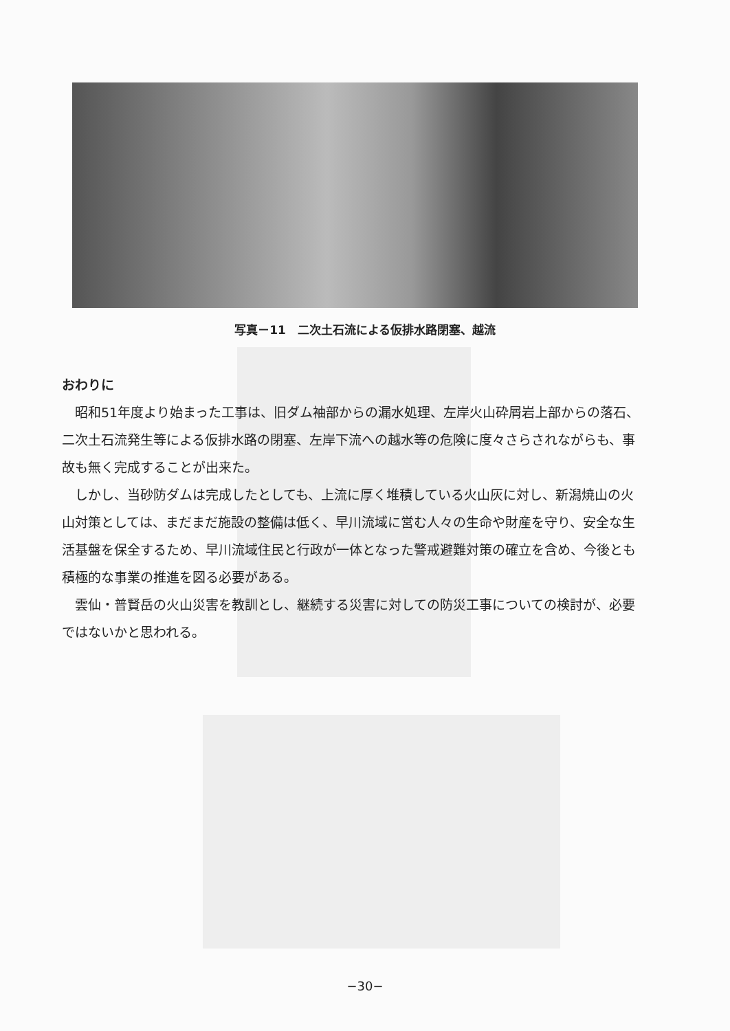写真－11　二次土石流による仮排水路閉塞、越流
おわりに
昭和51年度より始まった工事は、旧ダム袖部からの漏水処理、左岸火山砕屑岩上部からの落石、二次土石流発生等による仮排水路の閉塞、左岸下流への越水等の危険に度々さらされながらも、事故も無く完成することが出来た。
しかし、当砂防ダムは完成したとしても、上流に厚く堆積している火山灰に対し、新潟焼山の火山対策としては、まだまだ施設の整備は低く、早川流域に営む人々の生命や財産を守り、安全な生活基盤を保全するため、早川流域住民と行政が一体となった警戒避難対策の確立を含め、今後とも積極的な事業の推進を図る必要がある。
雲仙・普賢岳の火山災害を教訓とし、継続する災害に対しての防災工事についての検討が、必要ではないかと思われる。
−30−